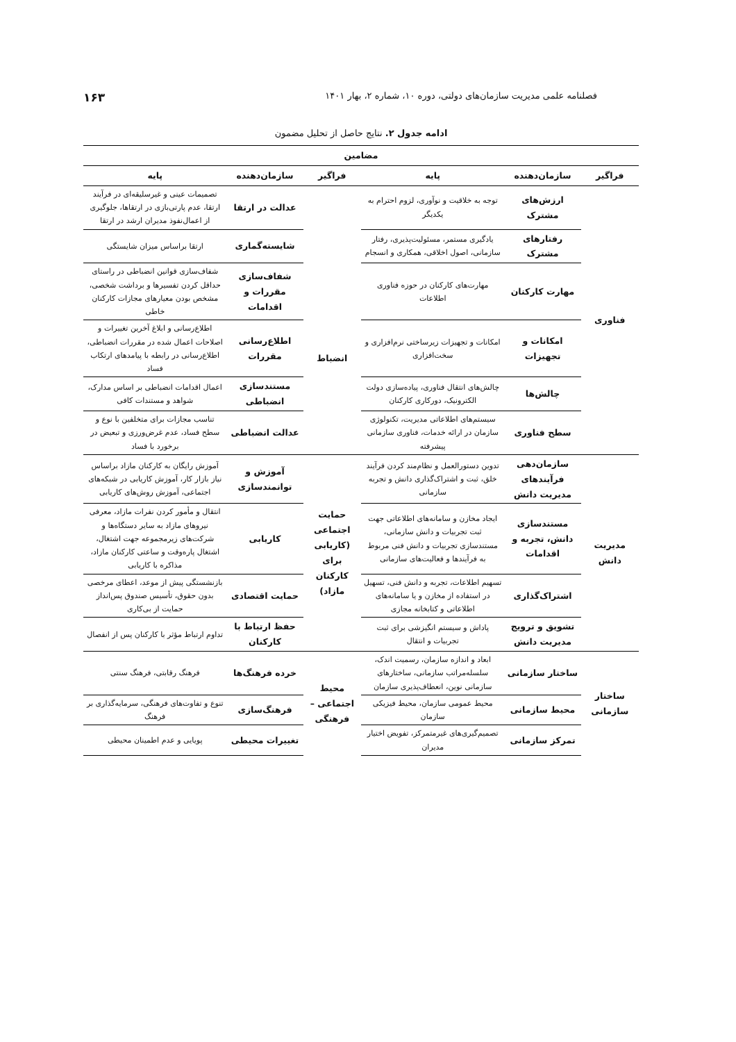فصلنامه علمی مدیریت سازمان‌های دولتی، دوره ۱۰، شماره ۲، بهار ۱۴۰۱ ۱۶۳
ادامه جدول ۲. نتایج حاصل از تحلیل مضمون
| مضامین | | | | | |
| --- | --- | --- | --- | --- | --- |
| فراگیر | سازمان‌دهنده | پایه | فراگیر | سازمان‌دهنده | پایه |
| فناوری | ارزش‌های مشترک | توجه به خلاقیت و نوآوری، لزوم احترام به یکدیگر | | عدالت در ارتقا | تصمیمات عینی و غیرسلیقه‌ای در فرآیند ارتقا، عدم پارتی‌بازی در ارتقاها، جلوگیری از اعمال‌نفوذ مدیران ارشد در ارتقا |
| | رفتارهای مشترک | یادگیری مستمر، مسئولیت‌پذیری، رفتار سازمانی، اصول اخلاقی، همکاری و انسجام | | شایسته‌گماری | ارتقا براساس میزان شایستگی |
| | مهارت کارکنان | مهارت‌های کارکنان در حوزه فناوری اطلاعات | انضباط | شفاف‌سازی مقررات و اقدامات | شفاف‌سازی قوانین انضباطی در راستای حداقل کردن تفسیرها و برداشت شخصی، مشخص بودن معیارهای مجازات کارکنان خاطی |
| | امکانات و تجهیزات | امکانات و تجهیزات زیرساختی نرم‌افزاری و سخت‌افزاری | | اطلاع‌رسانی مقررات | اطلاع‌رسانی و ابلاغ آخرین تغییرات و اصلاحات اعمال شده در مقررات انضباطی، اطلاع‌رسانی در رابطه با پیامدهای ارتکاب فساد |
| | چالش‌ها | چالش‌های انتقال فناوری، پیاده‌سازی دولت الکترونیک، دورکاری کارکنان | | مستندسازی انضباطی | اعمال اقدامات انضباطی بر اساس مدارک، شواهد و مستندات کافی |
| | سطح فناوری | سیستم‌های اطلاعاتی مدیریت، تکنولوژی سازمان در ارائه خدمات، فناوری سازمانی پیشرفته | | عدالت انضباطی | تناسب مجازات برای متخلفین با نوع و سطح فساد، عدم غرض‌ورزی و تبعیض در برخورد با فساد |
| مدیریت دانش | سازمان‌دهی فرآیندهای مدیریت دانش | تدوین دستورالعمل و نظام‌مند کردن فرآیند خلق، ثبت و اشتراک‌گذاری دانش و تجربه سازمانی | حمایت اجتماعی (کاریابی برای کارکنان مازاد) | آموزش و توانمندسازی | آموزش رایگان به کارکنان مازاد براساس نیاز بازار کار، آموزش کاریابی در شبکه‌های اجتماعی، آموزش روش‌های کاریابی |
| | مستندسازی دانش، تجربه و اقدامات | ایجاد مخازن و سامانه‌های اطلاعاتی جهت ثبت تجربیات و دانش سازمانی، مستندسازی تجربیات و دانش فنی مربوط به فرآیندها و فعالیت‌های سازمانی | | کاریابی | انتقال و مأمور کردن نفرات مازاد، معرفی نیروهای مازاد به سایر دستگاه‌ها و شرکت‌های زیرمجموعه جهت اشتغال، اشتغال پاره‌وقت و ساعتی کارکنان مازاد، مذاکره با کاریابی |
| | اشتراک‌گذاری | تسهیم اطلاعات، تجربه و دانش فنی، تسهیل در استفاده از مخازن و یا سامانه‌های اطلاعاتی و کتابخانه مجازی | | حمایت اقتصادی | بازنشستگی پیش از موعد، اعطای مرخصی بدون حقوق، تأسیس صندوق پس‌انداز حمایت از بی‌کاری |
| | تشویق و ترویج مدیریت دانش | پاداش و سیستم انگیزشی برای ثبت تجربیات و انتقال | | حفظ ارتباط با کارکنان | تداوم ارتباط مؤثر با کارکنان پس از انفصال |
| ساختار سازمانی | ساختار سازمانی | ابعاد و اندازه سازمان، رسمیت اندک، سلسله‌مراتب سازمانی، ساختارهای سازمانی نوین، انعطاف‌پذیری سازمان | محیط اجتماعی – فرهنگی | خرده فرهنگ‌ها | فرهنگ رقابتی، فرهنگ سنتی |
| | محیط سازمانی | محیط عمومی سازمان، محیط فیزیکی سازمان | | فرهنگ‌سازی | تنوع و تفاوت‌های فرهنگی، سرمایه‌گذاری بر فرهنگ |
| | تمرکز سازمانی | تصمیم‌گیری‌های غیرمتمرکز، تفویض اختیار مدیران | | تغییرات محیطی | پویایی و عدم اطمینان محیطی |